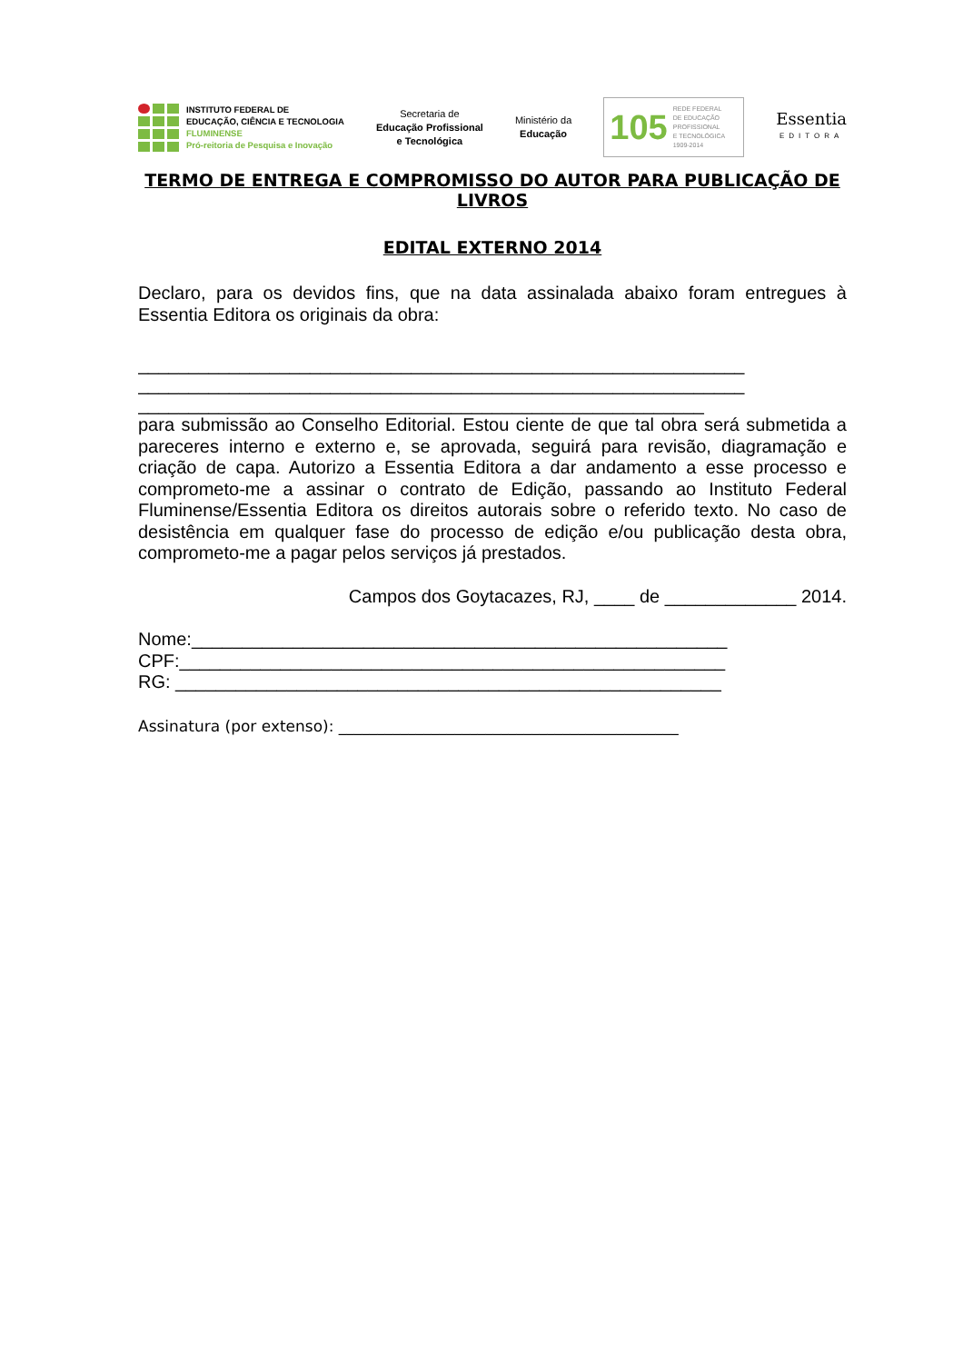INSTITUTO FEDERAL DE
EDUCAÇÃO, CIÊNCIA E TECNOLOGIA
FLUMINENSE
Pró-reitoria de Pesquisa e Inovação
Secretaria de
Educação Profissional
e Tecnológica
Ministério da
Educação
105 REDE FEDERAL
DE EDUCAÇÃO
PROFISSIONAL
E TECNOLÓGICA
1909-2014
Essentia
EDITORA
TERMO DE ENTREGA E COMPROMISSO DO AUTOR PARA PUBLICAÇÃO DE LIVROS
EDITAL EXTERNO 2014
Declaro, para os devidos fins, que na data assinalada abaixo foram entregues à Essentia Editora os originais da obra:
____________________________________________________________
____________________________________________________________
________________________________________________________
para submissão ao Conselho Editorial. Estou ciente de que tal obra será submetida a pareceres interno e externo e, se aprovada, seguirá para revisão, diagramação e criação de capa. Autorizo a Essentia Editora a dar andamento a esse processo e comprometo-me a assinar o contrato de Edição, passando ao Instituto Federal Fluminense/Essentia Editora os direitos autorais sobre o referido texto. No caso de desistência em qualquer fase do processo de edição e/ou publicação desta obra, comprometo-me a pagar pelos serviços já prestados.
Campos dos Goytacazes, RJ, ____ de _____________ 2014.
Nome:_____________________________________________________
CPF:______________________________________________________
RG: ______________________________________________________
Assinatura (por extenso): ____________________________________________